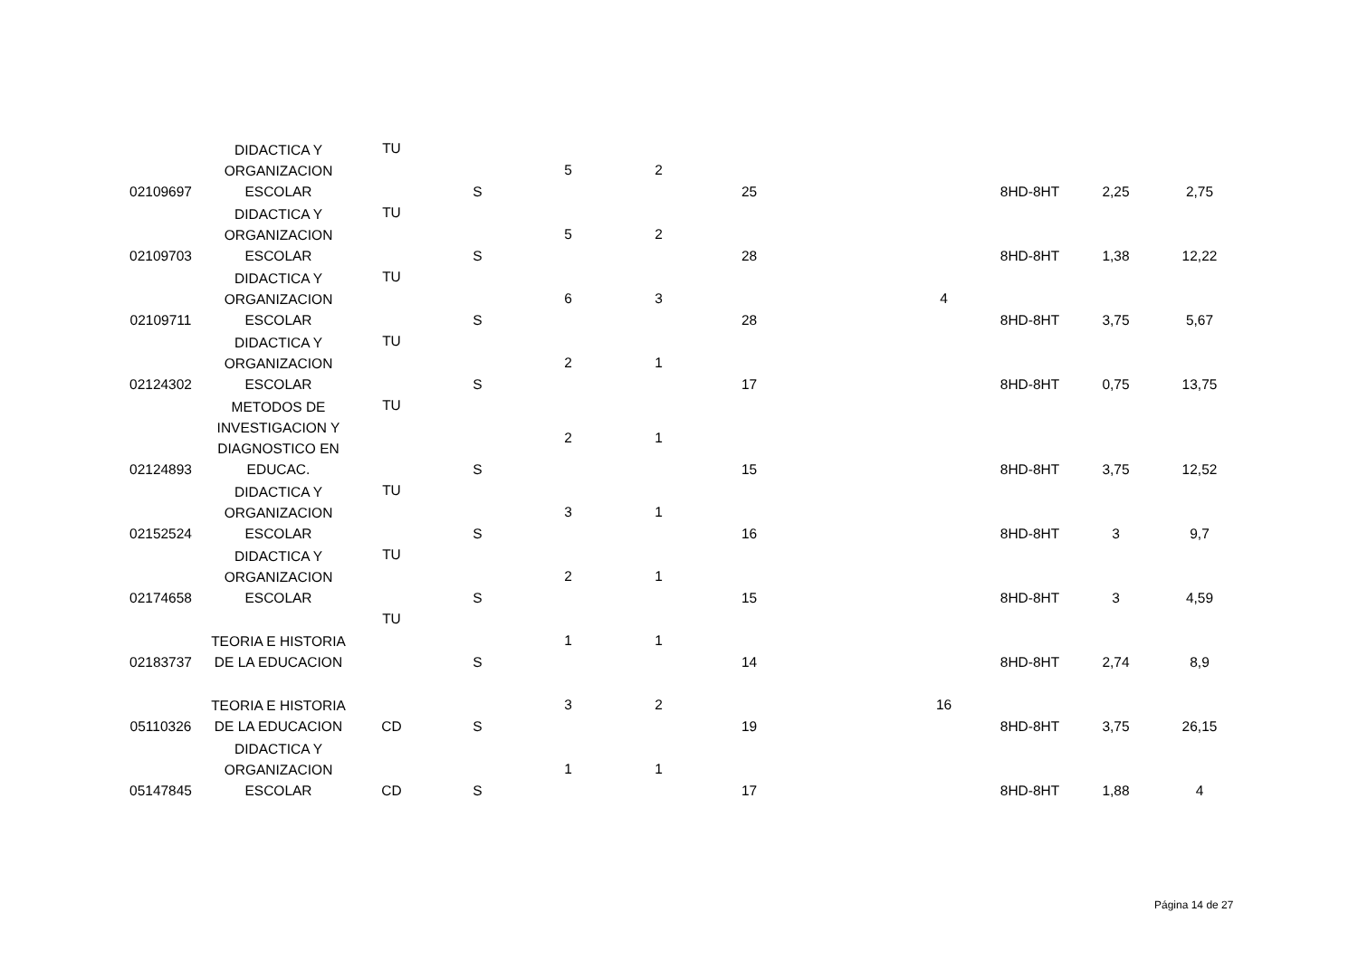| 02109697 | DIDACTICA Y ORGANIZACION ESCOLAR | TU | S | 5 | 2 | 25 | | | 8HD-8HT | 2,25 | 2,75 |
| 02109703 | DIDACTICA Y ORGANIZACION ESCOLAR | TU | S | 5 | 2 | 28 | | | 8HD-8HT | 1,38 | 12,22 |
| 02109711 | DIDACTICA Y ORGANIZACION ESCOLAR | TU | S | 6 | 3 | 28 | | 4 | 8HD-8HT | 3,75 | 5,67 |
| 02124302 | DIDACTICA Y ORGANIZACION ESCOLAR | TU | S | 2 | 1 | 17 | | | 8HD-8HT | 0,75 | 13,75 |
| 02124893 | METODOS DE INVESTIGACION Y DIAGNOSTICO EN EDUCAC. | TU | S | 2 | 1 | 15 | | | 8HD-8HT | 3,75 | 12,52 |
| 02152524 | DIDACTICA Y ORGANIZACION ESCOLAR | TU | S | 3 | 1 | 16 | | | 8HD-8HT | 3 | 9,7 |
| 02174658 | DIDACTICA Y ORGANIZACION ESCOLAR | TU | S | 2 | 1 | 15 | | | 8HD-8HT | 3 | 4,59 |
| 02183737 | TEORIA E HISTORIA DE LA EDUCACION | TU | S | 1 | 1 | 14 | | | 8HD-8HT | 2,74 | 8,9 |
| 05110326 | TEORIA E HISTORIA DE LA EDUCACION | CD | S | 3 | 2 | 19 | | 16 | 8HD-8HT | 3,75 | 26,15 |
| 05147845 | DIDACTICA Y ORGANIZACION ESCOLAR | CD | S | 1 | 1 | 17 | | | 8HD-8HT | 1,88 | 4 |
Página 14 de 27